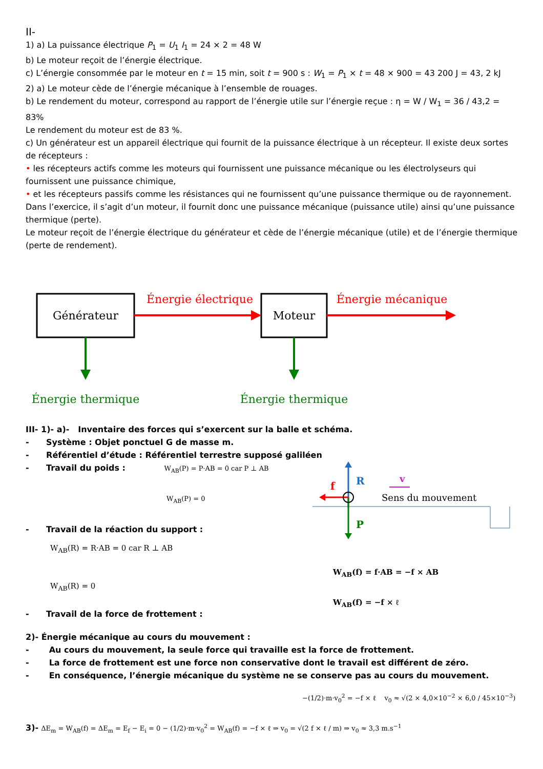II-
1) a) La puissance électrique P<sub>1</sub> = U<sub>1</sub> I<sub>1</sub> = 24 × 2 = 48 W
b) Le moteur reçoit de l’énergie électrique.
c) L’énergie consommée par le moteur en t = 15 min, soit t = 900 s : W<sub>1</sub> = P<sub>1</sub> × t = 48 × 900 = 43 200 J = 43, 2 kJ
2) a) Le moteur cède de l’énergie mécanique à l’ensemble de rouages.
b) Le rendement du moteur, correspond au rapport de l’énergie utile sur l’énergie reçue : η = W / W<sub>1</sub> = 36 / 43,2 = 83%
Le rendement du moteur est de 83 %.
c) Un générateur est un appareil électrique qui fournit de la puissance électrique à un récepteur. Il existe deux sortes de récepteurs :
• les récepteurs actifs comme les moteurs qui fournissent une puissance mécanique ou les électrolyseurs qui fournissent une puissance chimique,
• et les récepteurs passifs comme les résistances qui ne fournissent qu’une puissance thermique ou de rayonnement.
Dans l’exercice, il s’agit d’un moteur, il fournit donc une puissance mécanique (puissance utile) ainsi qu’une puissance thermique (perte).
Le moteur reçoit de l’énergie électrique du générateur et cède de l’énergie mécanique (utile) et de l’énergie thermique (perte de rendement).
Générateur
Moteur
Énergie électrique
Énergie mécanique
Énergie thermique
Énergie thermique
III- 1)- a)- Inventaire des forces qui s’exercent sur la balle et schéma.
- Système : Objet ponctuel G de masse m.
- Référentiel d’étude : Référentiel terrestre supposé galiléen
- Travail du poids : W<sub>AB</sub>(P) = P·AB = 0 car P ⊥ AB
W<sub>AB</sub>(P) = 0
- Travail de la réaction du support :
W<sub>AB</sub>(R) = R·AB = 0 car R ⊥ AB
W<sub>AB</sub>(R) = 0
- Travail de la force de frottement :
R
P
f
v
Sens du mouvement
W<sub>AB</sub>(f) = f·AB = −f × AB
W<sub>AB</sub>(f) = −f × ℓ
2)- Énergie mécanique au cours du mouvement :
- Au cours du mouvement, la seule force qui travaille est la force de frottement.
- La force de frottement est une force non conservative dont le travail est différent de zéro.
- En conséquence, l’énergie mécanique du système ne se conserve pas au cours du mouvement.
−(1/2)·m·v<sub>0</sub><sup>2</sup> = −f × ℓ v<sub>0</sub> ≈ √(2 × 4,0×10<sup>−2</sup> × 6,0 / 45×10<sup>−3</sup>)
3)- ΔE<sub>m</sub> = W<sub>AB</sub>(f) = ΔE<sub>m</sub> = E<sub>f</sub> − E<sub>i</sub> = 0 − (1/2)·m·v<sub>0</sub><sup>2</sup> = W<sub>AB</sub>(f) = −f × ℓ ⇒ v<sub>0</sub> = √(2 f × ℓ / m) ⇒ v<sub>0</sub> ≈ 3,3 m.s<sup>−1</sup>